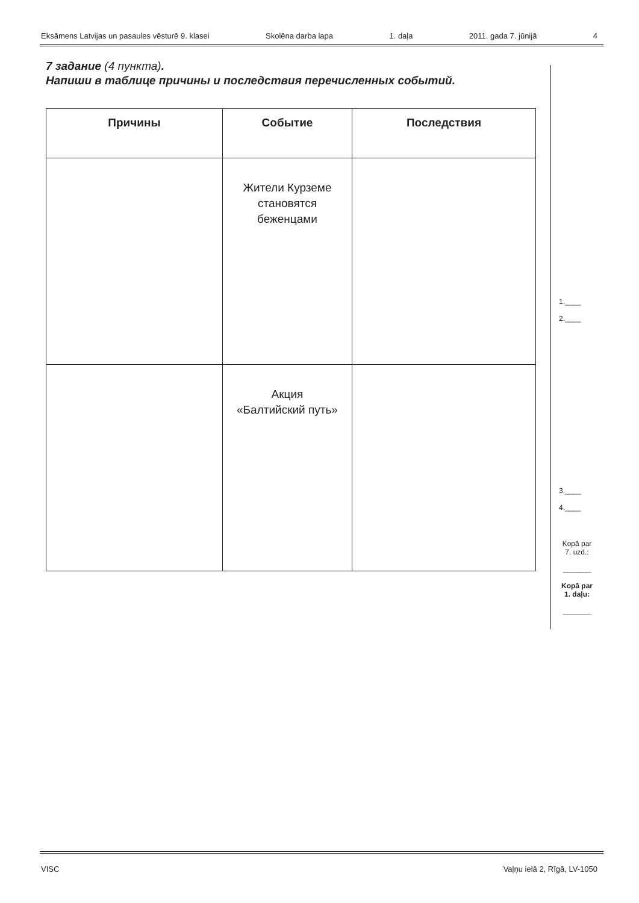Eksāmens Latvijas un pasaules vēsturē 9. klasei Skolēna darba lapa 1. daļa 2011. gada 7. jūnijā 4
7 задание (4 пункта).
Напиши в таблице причины и последствия перечисленных событий.
| Причины | Событие | Последствия |
| --- | --- | --- |
| | Жители Курземе становятся беженцами | |
| | Акция «Балтийский путь» | |
1.____
2.____
3.____
4.____
Kopā par
7. uzd.:
_______
Kopā par
1. daļu:
_______
VISC Vaļņu ielā 2, Rīgā, LV-1050